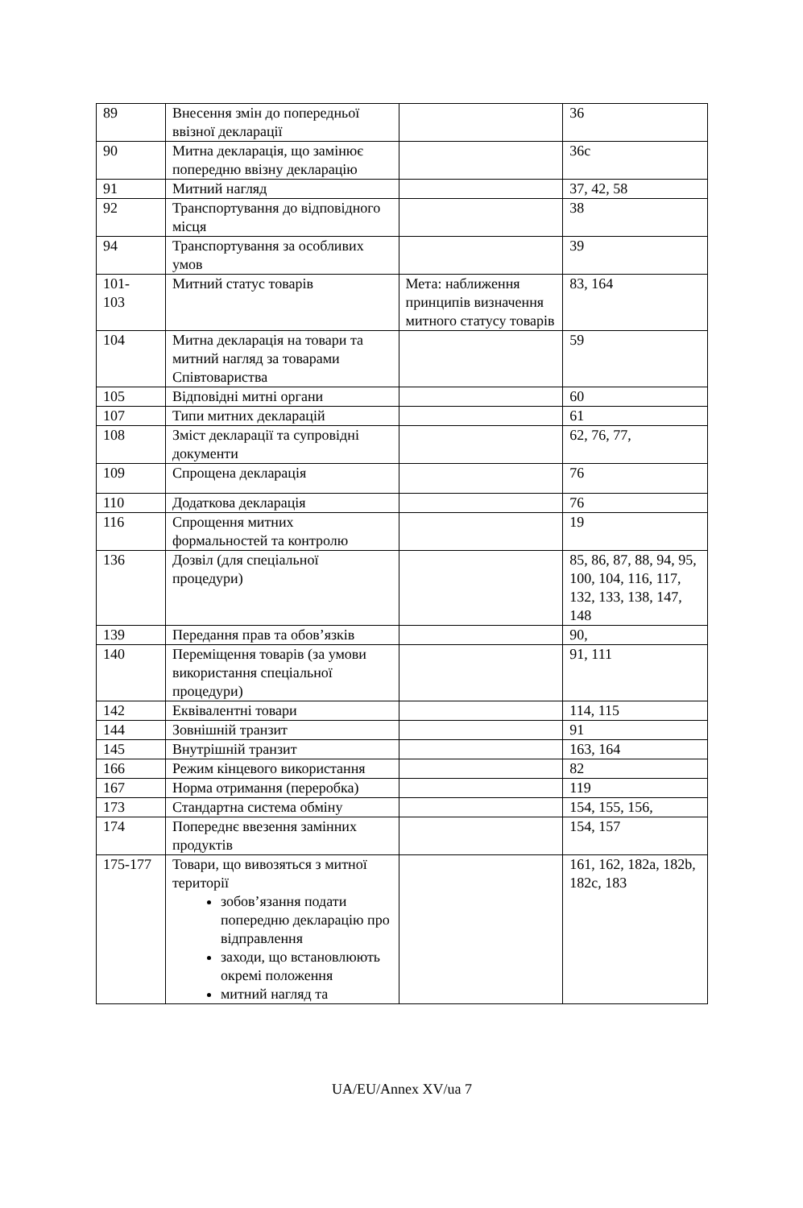| 89 | Внесення змін до попередньої ввізної декларації | | 36 |
| 90 | Митна декларація, що замінює попередню ввізну декларацію | | 36с |
| 91 | Митний нагляд | | 37, 42, 58 |
| 92 | Транспортування до відповідного місця | | 38 |
| 94 | Транспортування за особливих умов | | 39 |
| 101- 103 | Митний статус товарів | Мета: наближення принципів визначення митного статусу товарів | 83, 164 |
| 104 | Митна декларація на товари та митний нагляд за товарами Співтовариства | | 59 |
| 105 | Відповідні митні органи | | 60 |
| 107 | Типи митних декларацій | | 61 |
| 108 | Зміст декларації та супровідні документи | | 62, 76, 77, |
| 109 | Спрощена декларація | | 76 |
| 110 | Додаткова декларація | | 76 |
| 116 | Спрощення митних формальностей та контролю | | 19 |
| 136 | Дозвіл (для спеціальної процедури) | | 85, 86, 87, 88, 94, 95, 100, 104, 116, 117, 132, 133, 138, 147, 148 |
| 139 | Передання прав та обов’язків | | 90, |
| 140 | Переміщення товарів (за умови використання спеціальної процедури) | | 91, 111 |
| 142 | Еквівалентні товари | | 114, 115 |
| 144 | Зовнішній транзит | | 91 |
| 145 | Внутрішній транзит | | 163, 164 |
| 166 | Режим кінцевого використання | | 82 |
| 167 | Норма отримання (переробка) | | 119 |
| 173 | Стандартна система обміну | | 154, 155, 156, |
| 174 | Попереднє ввезення замінних продуктів | | 154, 157 |
| 175-177 | Товари, що вивозяться з митної території зобов’язання подати попередню декларацію про відправлення заходи, що встановлюють окремі положення митний нагляд та | | 161, 162, 182a, 182b, 182c, 183 |
UA/EU/Annex XV/ua 7